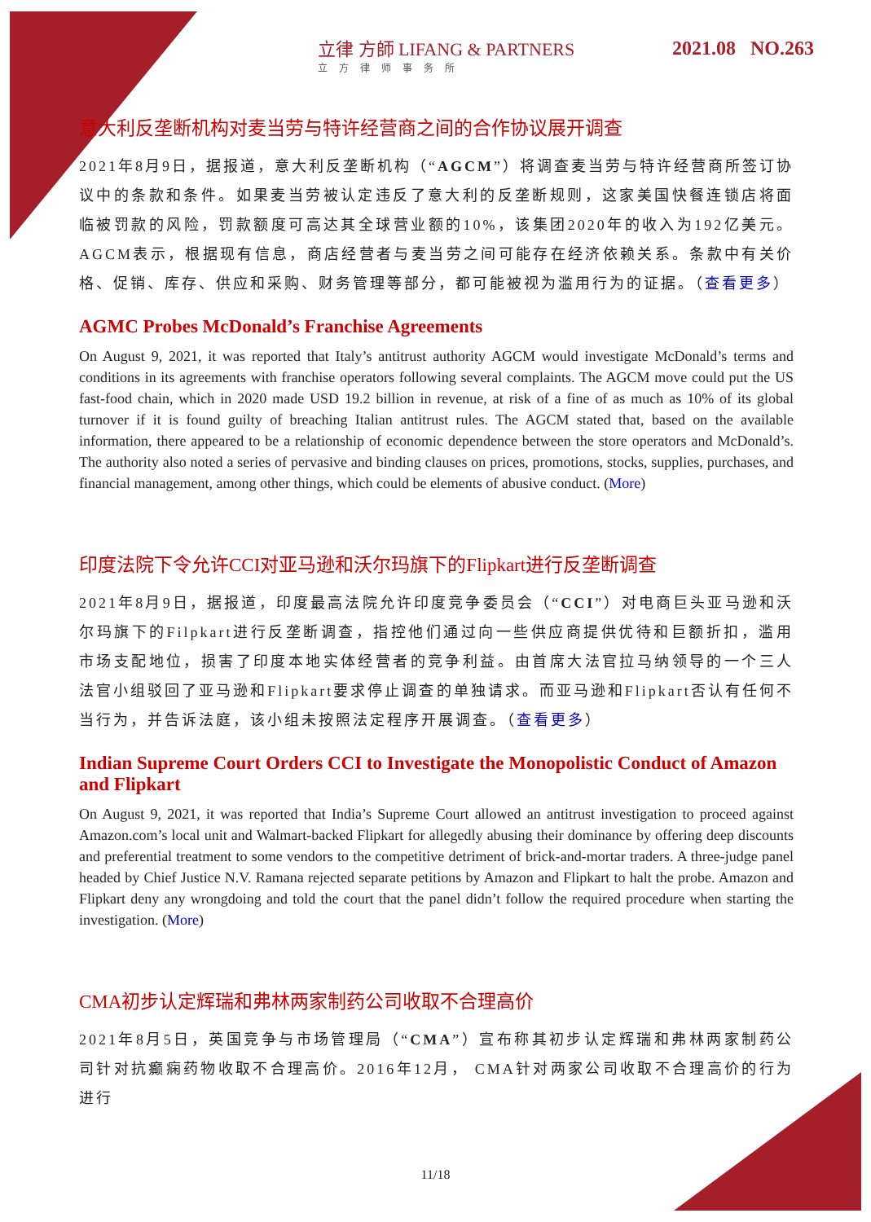立律 方師 LIFANG & PARTNERS
立方律师事务所
2021.08 NO.263
意大利反垄断机构对麦当劳与特许经营商之间的合作协议展开调查
2021年8月9日，据报道，意大利反垄断机构（“AGCM”）将调查麦当劳与特许经营商所签订协议中的条款和条件。如果麦当劳被认定违反了意大利的反垄断规则，这家美国快餐连锁店将面临被罚款的风险，罚款额度可高达其全球营业额的10%，该集团2020年的收入为192亿美元。AGCM表示，根据现有信息，商店经营者与麦当劳之间可能存在经济依赖关系。条款中有关价格、促销、库存、供应和采购、财务管理等部分，都可能被视为滥用行为的证据。（查看更多）
AGMC Probes McDonald’s Franchise Agreements
On August 9, 2021, it was reported that Italy’s antitrust authority AGCM would investigate McDonald’s terms and conditions in its agreements with franchise operators following several complaints. The AGCM move could put the US fast-food chain, which in 2020 made USD 19.2 billion in revenue, at risk of a fine of as much as 10% of its global turnover if it is found guilty of breaching Italian antitrust rules. The AGCM stated that, based on the available information, there appeared to be a relationship of economic dependence between the store operators and McDonald’s. The authority also noted a series of pervasive and binding clauses on prices, promotions, stocks, supplies, purchases, and financial management, among other things, which could be elements of abusive conduct. (More)
印度法院下令允许CCI对亚马逊和沃尔玛旗下的Flipkart进行反垄断调查
2021年8月9日，据报道，印度最高法院允许印度竞争委员会（“CCI”）对电商巨头亚马逊和沃尔玛旗下的Filpkart进行反垄断调查，指控他们通过向一些供应商提供优待和巨额折扣，滥用市场支配地位，损害了印度本地实体经营者的竞争利益。由首席大法官拉马纳领导的一个三人法官小组驳回了亚马逊和Flipkart要求停止调查的单独请求。而亚马逊和Flipkart否认有任何不当行为，并告诉法庭，该小组未按照法定程序开展调查。（查看更多）
Indian Supreme Court Orders CCI to Investigate the Monopolistic Conduct of Amazon and Flipkart
On August 9, 2021, it was reported that India’s Supreme Court allowed an antitrust investigation to proceed against Amazon.com’s local unit and Walmart-backed Flipkart for allegedly abusing their dominance by offering deep discounts and preferential treatment to some vendors to the competitive detriment of brick-and-mortar traders. A three-judge panel headed by Chief Justice N.V. Ramana rejected separate petitions by Amazon and Flipkart to halt the probe. Amazon and Flipkart deny any wrongdoing and told the court that the panel didn’t follow the required procedure when starting the investigation. (More)
CMA初步认定辉瑞和弗林两家制药公司收取不合理高价
2021年8月5日，英国竞争与市场管理局（“CMA”）宣布称其初步认定辉瑞和弗林两家制药公司针对抗癫痫药物收取不合理高价。2016年12月， CMA针对两家公司收取不合理高价的行为进行
11/18